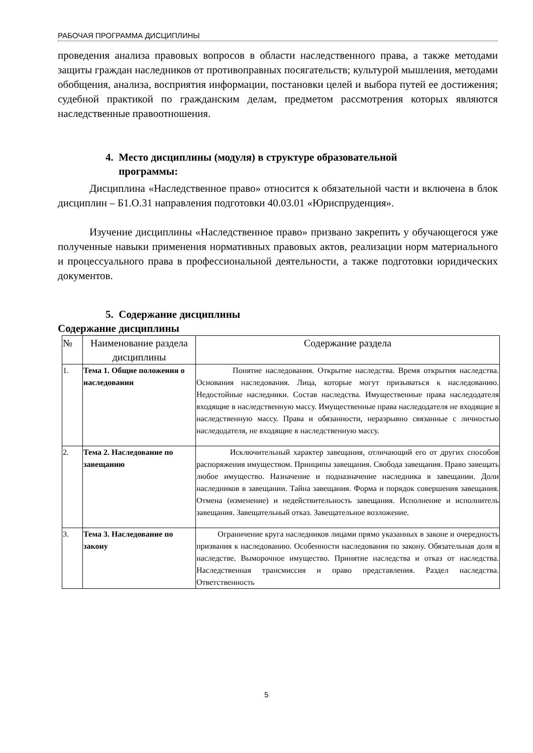РАБОЧАЯ ПРОГРАММА ДИСЦИПЛИНЫ
проведения анализа правовых вопросов в области наследственного права, а также методами защиты граждан наследников от противоправных посягательств; культурой мышления, методами обобщения, анализа, восприятия информации, постановки целей и выбора путей ее достижения; судебной практикой по гражданским делам, предметом рассмотрения которых являются наследственные правоотношения.
4. Место дисциплины (модуля) в структуре образовательной
программы:
Дисциплина «Наследственное право» относится к обязательной части и включена в блок дисциплин – Б1.О.31 направления подготовки 40.03.01 «Юриспруденция».
Изучение дисциплины «Наследственное право» призвано закрепить у обучающегося уже полученные навыки применения нормативных правовых актов, реализации норм материального и процессуального права в профессиональной деятельности, а также подготовки юридических документов.
5. Содержание дисциплины
Содержание дисциплины
| № | Наименование раздела дисциплины | Содержание раздела |
| --- | --- | --- |
| 1. | Тема 1. Общие положения о наследовании | Понятие наследования. Открытие наследства. Время открытия наследства. Основания наследования. Лица, которые могут призываться к наследованию. Недостойные наследники. Состав наследства. Имущественные права наследодателя входящие в наследственную массу. Имущественные права наследодателя не входящие в наследственную массу. Права и обязанности, неразрывно связанные с личностью наследодателя, не входящие в наследственную массу. |
| 2. | Тема 2. Наследование по завещанию | Исключительный характер завещания, отличающий его от других способов распоряжения имуществом. Принципы завещания. Свобода завещания. Право завещать любое имущество. Назначение и подназначение наследника в завещании. Доли наследников в завещании. Тайна завещания. Форма и порядок совершения завещания. Отмена (изменение) и недействительность завещания. Исполнение и исполнитель завещания. Завещательный отказ. Завещательное возложение. |
| 3. | Тема 3. Наследование по закону | Ограничение круга наследников лицами прямо указанных в законе и очередность призвания к наследованию. Особенности наследования по закону. Обязательная доля в наследстве. Выморочное имущество. Принятие наследства и отказ от наследства. Наследственная трансмиссия и право представления. Раздел наследства. Ответственность |
5